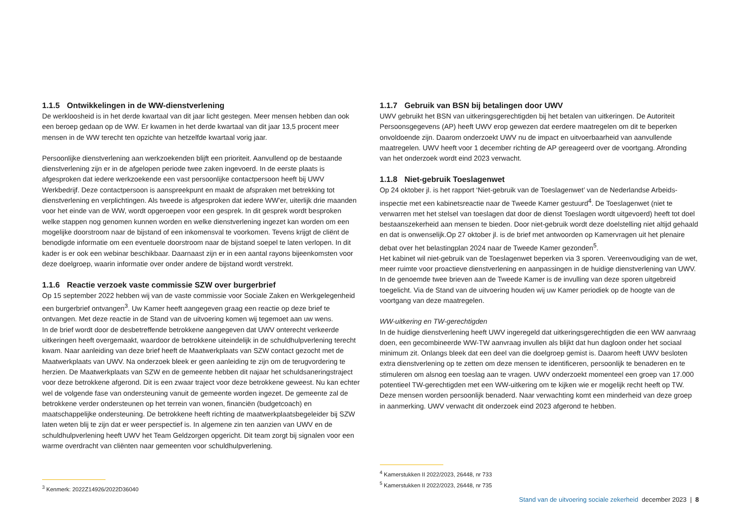1.1.5 Ontwikkelingen in de WW-dienstverlening
De werkloosheid is in het derde kwartaal van dit jaar licht gestegen. Meer mensen hebben dan ook een beroep gedaan op de WW. Er kwamen in het derde kwartaal van dit jaar 13,5 procent meer mensen in de WW terecht ten opzichte van hetzelfde kwartaal vorig jaar.
Persoonlijke dienstverlening aan werkzoekenden blijft een prioriteit. Aanvullend op de bestaande dienstverlening zijn er in de afgelopen periode twee zaken ingevoerd. In de eerste plaats is afgesproken dat iedere werkzoekende een vast persoonlijke contactpersoon heeft bij UWV Werkbedrijf. Deze contactpersoon is aanspreekpunt en maakt de afspraken met betrekking tot dienstverlening en verplichtingen. Als tweede is afgesproken dat iedere WW’er, uiterlijk drie maanden voor het einde van de WW, wordt opgeroepen voor een gesprek. In dit gesprek wordt besproken welke stappen nog genomen kunnen worden en welke dienstverlening ingezet kan worden om een mogelijke doorstroom naar de bijstand of een inkomensval te voorkomen. Tevens krijgt de cliënt de benodigde informatie om een eventuele doorstroom naar de bijstand soepel te laten verlopen. In dit kader is er ook een webinar beschikbaar. Daarnaast zijn er in een aantal rayons bijeenkomsten voor deze doelgroep, waarin informatie over onder andere de bijstand wordt verstrekt.
1.1.6 Reactie verzoek vaste commissie SZW over burgerbrief
Op 15 september 2022 hebben wij van de vaste commissie voor Sociale Zaken en Werkgelegenheid een burgerbrief ontvangen<sup>3</sup>. Uw Kamer heeft aangegeven graag een reactie op deze brief te ontvangen. Met deze reactie in de Stand van de uitvoering komen wij tegemoet aan uw wens.
In de brief wordt door de desbetreffende betrokkene aangegeven dat UWV onterecht verkeerde uitkeringen heeft overgemaakt, waardoor de betrokkene uiteindelijk in de schuldhulpverlening terecht kwam. Naar aanleiding van deze brief heeft de Maatwerkplaats van SZW contact gezocht met de Maatwerkplaats van UWV. Na onderzoek bleek er geen aanleiding te zijn om de terugvordering te herzien. De Maatwerkplaats van SZW en de gemeente hebben dit najaar het schuldsaneringstraject voor deze betrokkene afgerond. Dit is een zwaar traject voor deze betrokkene geweest. Nu kan echter wel de volgende fase van ondersteuning vanuit de gemeente worden ingezet. De gemeente zal de betrokkene verder ondersteunen op het terrein van wonen, financiën (budgetcoach) en maatschappelijke ondersteuning. De betrokkene heeft richting de maatwerkplaatsbegeleider bij SZW laten weten blij te zijn dat er weer perspectief is. In algemene zin ten aanzien van UWV en de schuldhulpverlening heeft UWV het Team Geldzorgen opgericht. Dit team zorgt bij signalen voor een warme overdracht van cliënten naar gemeenten voor schuldhulpverlening.
<sup>3</sup> Kenmerk: 2022Z14926/2022D36040
1.1.7 Gebruik van BSN bij betalingen door UWV
UWV gebruikt het BSN van uitkeringsgerechtigden bij het betalen van uitkeringen. De Autoriteit Persoonsgegevens (AP) heeft UWV erop gewezen dat eerdere maatregelen om dit te beperken onvoldoende zijn. Daarom onderzoekt UWV nu de impact en uitvoerbaarheid van aanvullende maatregelen. UWV heeft voor 1 december richting de AP gereageerd over de voortgang. Afronding van het onderzoek wordt eind 2023 verwacht.
1.1.8 Niet-gebruik Toeslagenwet
Op 24 oktober jl. is het rapport ‘Niet-gebruik van de Toeslagenwet’ van de Nederlandse Arbeids-inspectie met een kabinetsreactie naar de Tweede Kamer gestuurd<sup>4</sup>. De Toeslagenwet (niet te verwarren met het stelsel van toeslagen dat door de dienst Toeslagen wordt uitgevoerd) heeft tot doel bestaanszekerheid aan mensen te bieden. Door niet-gebruik wordt deze doelstelling niet altijd gehaald en dat is onwenselijk.Op 27 oktober jl. is de brief met antwoorden op Kamervragen uit het plenaire debat over het belastingplan 2024 naar de Tweede Kamer gezonden<sup>5</sup>.
Het kabinet wil niet-gebruik van de Toeslagenwet beperken via 3 sporen. Vereenvoudiging van de wet, meer ruimte voor proactieve dienstverlening en aanpassingen in de huidige dienstverlening van UWV. In de genoemde twee brieven aan de Tweede Kamer is de invulling van deze sporen uitgebreid toegelicht. Via de Stand van de uitvoering houden wij uw Kamer periodiek op de hoogte van de voortgang van deze maatregelen.
WW-uitkering en TW-gerechtigden
In de huidige dienstverlening heeft UWV ingeregeld dat uitkeringsgerechtigden die een WW aanvraag doen, een gecombineerde WW-TW aanvraag invullen als blijkt dat hun dagloon onder het sociaal minimum zit. Onlangs bleek dat een deel van die doelgroep gemist is. Daarom heeft UWV besloten extra dienstverlening op te zetten om deze mensen te identificeren, persoonlijk te benaderen en te stimuleren om alsnog een toeslag aan te vragen. UWV onderzoekt momenteel een groep van 17.000 potentieel TW-gerechtigden met een WW-uitkering om te kijken wie er mogelijk recht heeft op TW. Deze mensen worden persoonlijk benaderd. Naar verwachting komt een minderheid van deze groep in aanmerking. UWV verwacht dit onderzoek eind 2023 afgerond te hebben.
<sup>4</sup> Kamerstukken II 2022/2023, 26448, nr 733
<sup>5</sup> Kamerstukken II 2022/2023, 26448, nr 735
Stand van de uitvoering sociale zekerheid december 2023 | 8